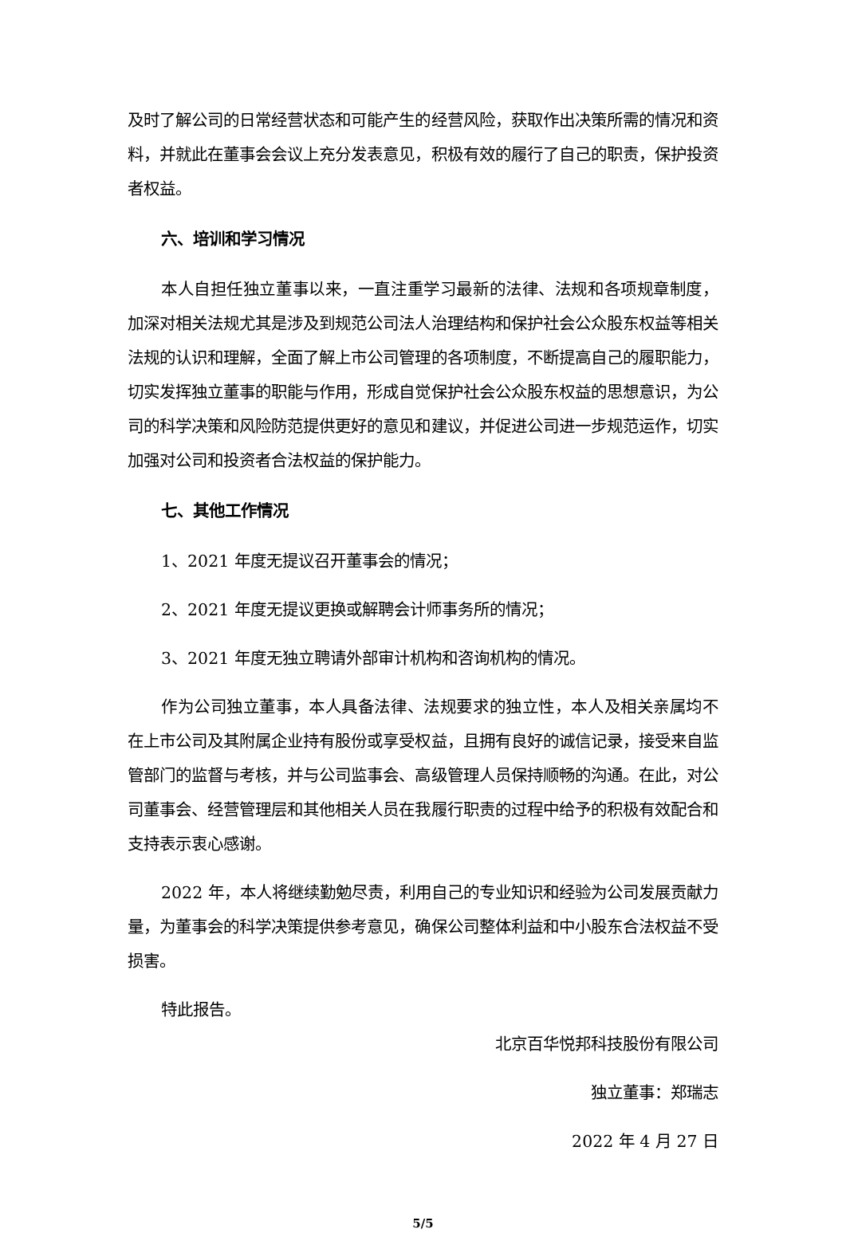及时了解公司的日常经营状态和可能产生的经营风险，获取作出决策所需的情况和资料，并就此在董事会会议上充分发表意见，积极有效的履行了自己的职责，保护投资者权益。
六、培训和学习情况
本人自担任独立董事以来，一直注重学习最新的法律、法规和各项规章制度，加深对相关法规尤其是涉及到规范公司法人治理结构和保护社会公众股东权益等相关法规的认识和理解，全面了解上市公司管理的各项制度，不断提高自己的履职能力，切实发挥独立董事的职能与作用，形成自觉保护社会公众股东权益的思想意识，为公司的科学决策和风险防范提供更好的意见和建议，并促进公司进一步规范运作，切实加强对公司和投资者合法权益的保护能力。
七、其他工作情况
1、2021 年度无提议召开董事会的情况；
2、2021 年度无提议更换或解聘会计师事务所的情况；
3、2021 年度无独立聘请外部审计机构和咨询机构的情况。
作为公司独立董事，本人具备法律、法规要求的独立性，本人及相关亲属均不在上市公司及其附属企业持有股份或享受权益，且拥有良好的诚信记录，接受来自监管部门的监督与考核，并与公司监事会、高级管理人员保持顺畅的沟通。在此，对公司董事会、经营管理层和其他相关人员在我履行职责的过程中给予的积极有效配合和支持表示衷心感谢。
2022 年，本人将继续勤勉尽责，利用自己的专业知识和经验为公司发展贡献力量，为董事会的科学决策提供参考意见，确保公司整体利益和中小股东合法权益不受损害。
特此报告。
北京百华悦邦科技股份有限公司
独立董事：郑瑞志
2022 年 4 月 27 日
5/5